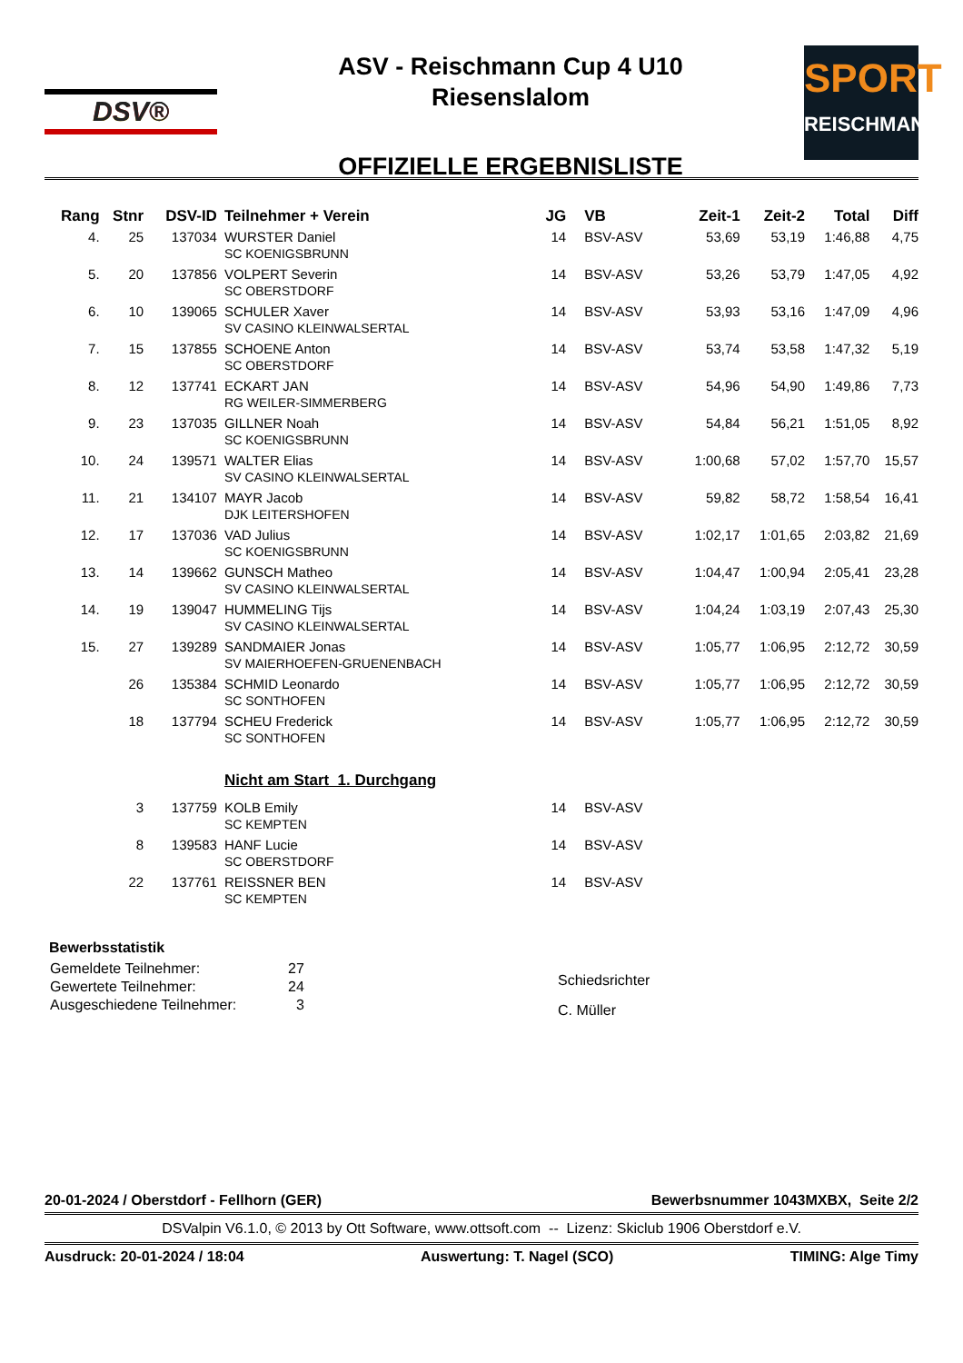DSV®
ASV - Reischmann Cup 4 U10
Riesenslalom
OFFIZIELLE ERGEBNISLISTE
SPORT
REISCHMANN
| Rang | Stnr | DSV-ID | Teilnehmer + Verein | JG | VB | Zeit-1 | Zeit-2 | Total | Diff |
| --- | --- | --- | --- | --- | --- | --- | --- | --- | --- |
| 4. | 25 | 137034 | WURSTER Daniel SC KOENIGSBRUNN | 14 | BSV-ASV | 53,69 | 53,19 | 1:46,88 | 4,75 |
| 5. | 20 | 137856 | VOLPERT Severin SC OBERSTDORF | 14 | BSV-ASV | 53,26 | 53,79 | 1:47,05 | 4,92 |
| 6. | 10 | 139065 | SCHULER Xaver SV CASINO KLEINWALSERTAL | 14 | BSV-ASV | 53,93 | 53,16 | 1:47,09 | 4,96 |
| 7. | 15 | 137855 | SCHOENE Anton SC OBERSTDORF | 14 | BSV-ASV | 53,74 | 53,58 | 1:47,32 | 5,19 |
| 8. | 12 | 137741 | ECKART JAN RG WEILER-SIMMERBERG | 14 | BSV-ASV | 54,96 | 54,90 | 1:49,86 | 7,73 |
| 9. | 23 | 137035 | GILLNER Noah SC KOENIGSBRUNN | 14 | BSV-ASV | 54,84 | 56,21 | 1:51,05 | 8,92 |
| 10. | 24 | 139571 | WALTER Elias SV CASINO KLEINWALSERTAL | 14 | BSV-ASV | 1:00,68 | 57,02 | 1:57,70 | 15,57 |
| 11. | 21 | 134107 | MAYR Jacob DJK LEITERSHOFEN | 14 | BSV-ASV | 59,82 | 58,72 | 1:58,54 | 16,41 |
| 12. | 17 | 137036 | VAD Julius SC KOENIGSBRUNN | 14 | BSV-ASV | 1:02,17 | 1:01,65 | 2:03,82 | 21,69 |
| 13. | 14 | 139662 | GUNSCH Matheo SV CASINO KLEINWALSERTAL | 14 | BSV-ASV | 1:04,47 | 1:00,94 | 2:05,41 | 23,28 |
| 14. | 19 | 139047 | HUMMELING Tijs SV CASINO KLEINWALSERTAL | 14 | BSV-ASV | 1:04,24 | 1:03,19 | 2:07,43 | 25,30 |
| 15. | 27 | 139289 | SANDMAIER Jonas SV MAIERHOEFEN-GRUENENBACH | 14 | BSV-ASV | 1:05,77 | 1:06,95 | 2:12,72 | 30,59 |
| | 26 | 135384 | SCHMID Leonardo SC SONTHOFEN | 14 | BSV-ASV | 1:05,77 | 1:06,95 | 2:12,72 | 30,59 |
| | 18 | 137794 | SCHEU Frederick SC SONTHOFEN | 14 | BSV-ASV | 1:05,77 | 1:06,95 | 2:12,72 | 30,59 |
| | | | Nicht am Start 1. Durchgang | | | | | | |
| | 3 | 137759 | KOLB Emily SC KEMPTEN | 14 | BSV-ASV | | | | |
| | 8 | 139583 | HANF Lucie SC OBERSTDORF | 14 | BSV-ASV | | | | |
| | 22 | 137761 | REISSNER BEN SC KEMPTEN | 14 | BSV-ASV | | | | |
Bewerbsstatistik
| Gemeldete Teilnehmer: | 27 |
| Gewertete Teilnehmer: | 24 |
| Ausgeschiedene Teilnehmer: | 3 |
Schiedsrichter
C. Müller
20-01-2024 / Oberstdorf - Fellhorn (GER) Bewerbsnummer 1043MXBX, Seite 2/2
DSValpin V6.1.0, © 2013 by Ott Software, www.ottsoft.com -- Lizenz: Skiclub 1906 Oberstdorf e.V.
Ausdruck: 20-01-2024 / 18:04 Auswertung: T. Nagel (SCO) TIMING: Alge Timy